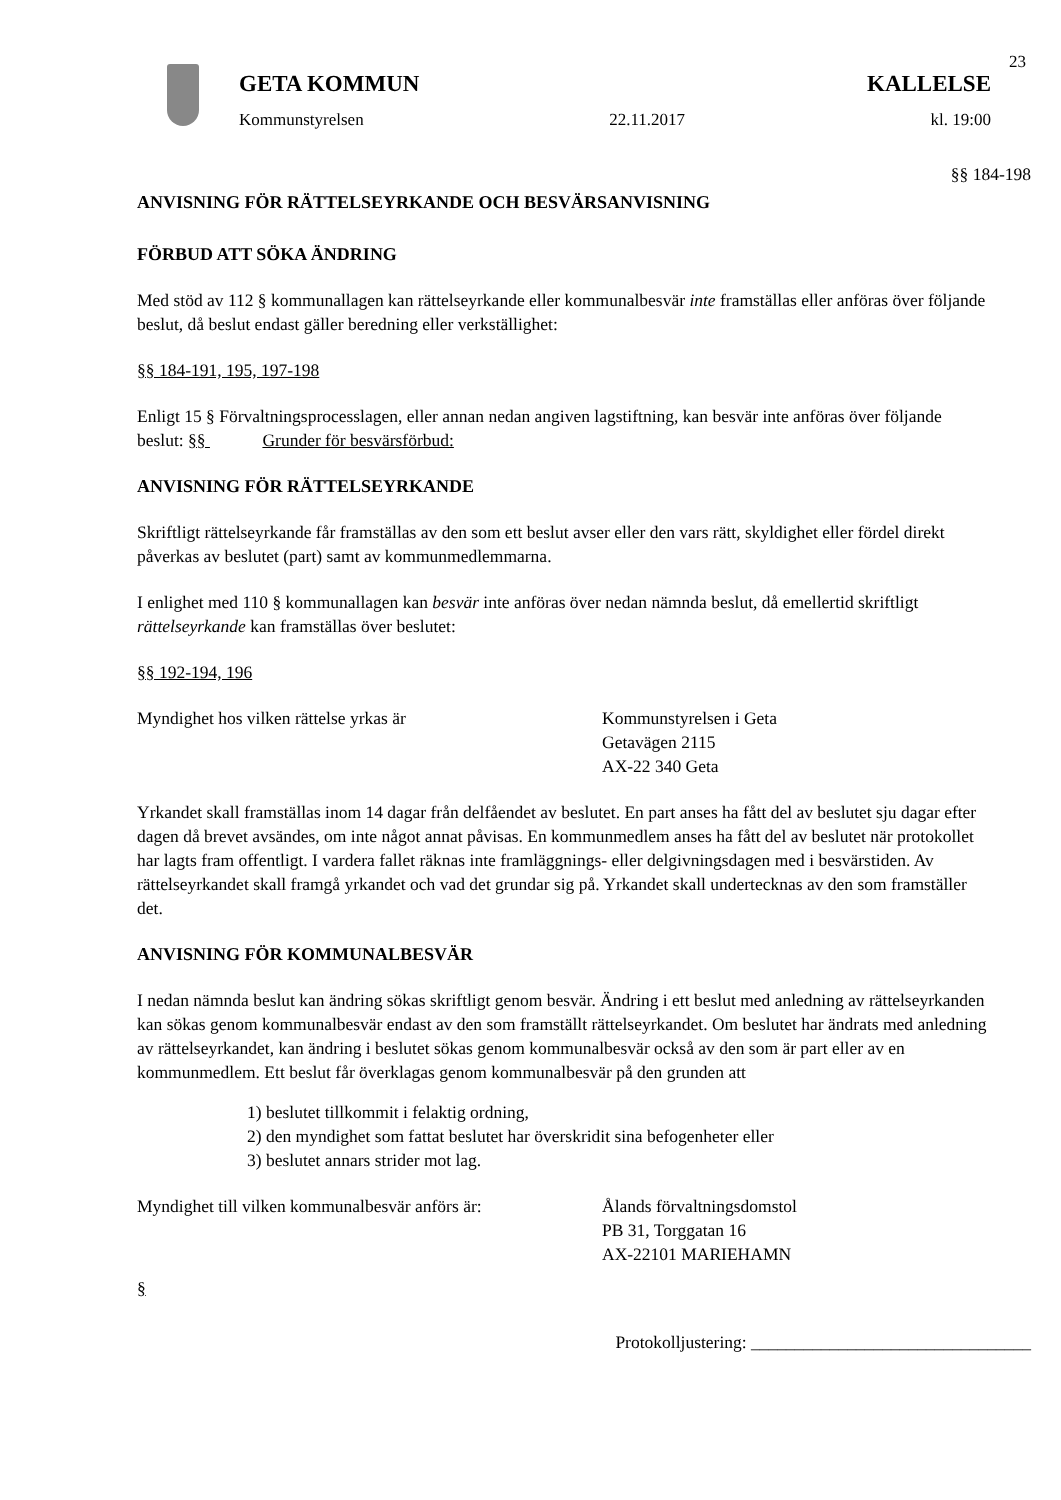23
GETA KOMMUN KALLELSE
Kommunstyrelsen 22.11.2017 kl. 19:00
§§ 184-198
ANVISNING FÖR RÄTTELSEYRKANDE OCH BESVÄRSANVISNING
FÖRBUD ATT SÖKA ÄNDRING
Med stöd av 112 § kommunallagen kan rättelseyrkande eller kommunalbesvär inte framställas eller anföras över följande beslut, då beslut endast gäller beredning eller verkställighet:
§§ 184-191, 195, 197-198
Enligt 15 § Förvaltningsprocesslagen, eller annan nedan angiven lagstiftning, kan besvär inte anföras över följande beslut: §§ Grunder för besvärsförbud:
ANVISNING FÖR RÄTTELSEYRKANDE
Skriftligt rättelseyrkande får framställas av den som ett beslut avser eller den vars rätt, skyldighet eller fördel direkt påverkas av beslutet (part) samt av kommunmedlemmarna.
I enlighet med 110 § kommunallagen kan besvär inte anföras över nedan nämnda beslut, då emellertid skriftligt rättelseyrkande kan framställas över beslutet:
§§ 192-194, 196
Myndighet hos vilken rättelse yrkas är Kommunstyrelsen i Geta
Getavägen 2115
AX-22 340 Geta
Yrkandet skall framställas inom 14 dagar från delfåendet av beslutet. En part anses ha fått del av beslutet sju dagar efter dagen då brevet avsändes, om inte något annat påvisas. En kommunmedlem anses ha fått del av beslutet när protokollet har lagts fram offentligt. I vardera fallet räknas inte framläggnings- eller delgivningsdagen med i besvärstiden. Av rättelseyrkandet skall framgå yrkandet och vad det grundar sig på. Yrkandet skall undertecknas av den som framställer det.
ANVISNING FÖR KOMMUNALBESVÄR
I nedan nämnda beslut kan ändring sökas skriftligt genom besvär. Ändring i ett beslut med anledning av rättelseyrkanden kan sökas genom kommunalbesvär endast av den som framställt rättelseyrkandet. Om beslutet har ändrats med anledning av rättelseyrkandet, kan ändring i beslutet sökas genom kommunalbesvär också av den som är part eller av en kommunmedlem. Ett beslut får överklagas genom kommunalbesvär på den grunden att
1) beslutet tillkommit i felaktig ordning,
2) den myndighet som fattat beslutet har överskridit sina befogenheter eller
3) beslutet annars strider mot lag.
Myndighet till vilken kommunalbesvär anförs är:
Ålands förvaltningsdomstol
PB 31, Torggatan 16
AX-22101 MARIEHAMN
§
Protokolljustering: ________________________________